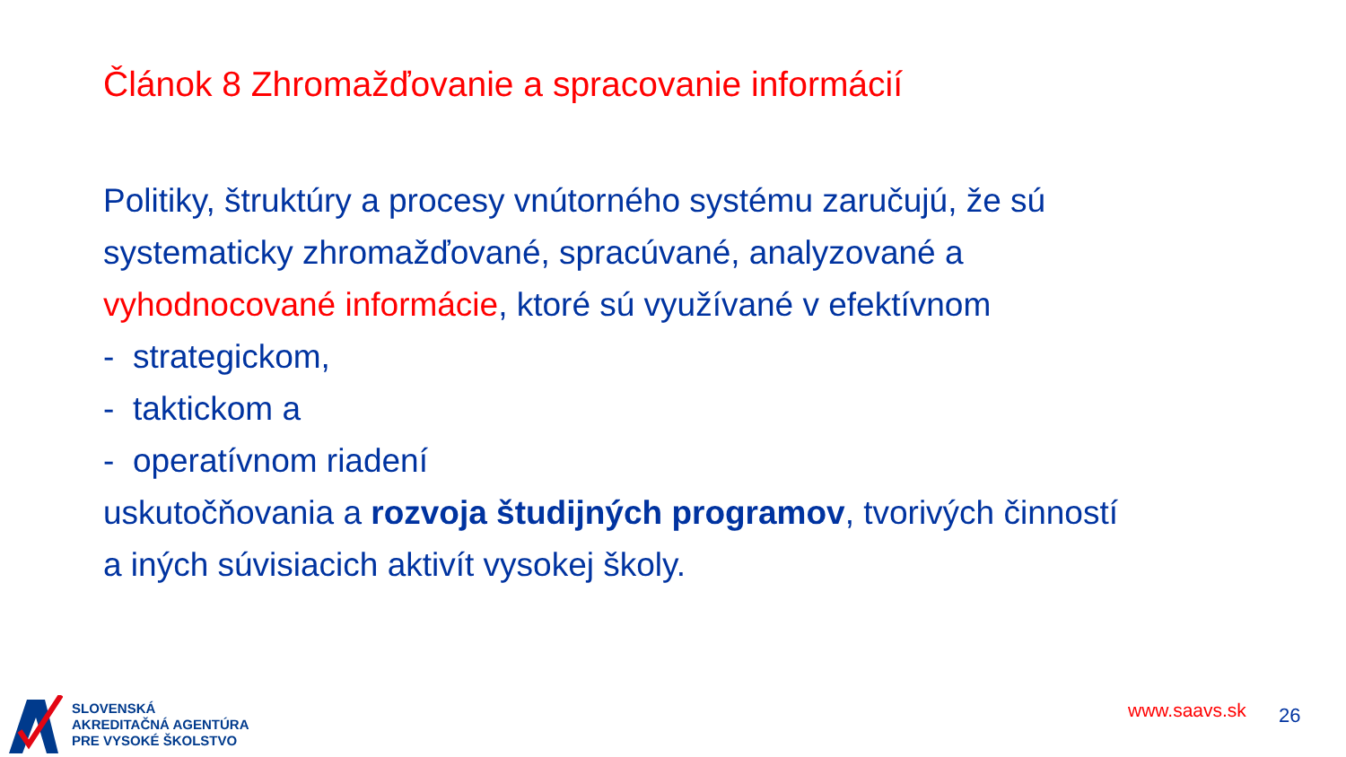Článok 8 Zhromažďovanie a spracovanie informácií
Politiky, štruktúry a procesy vnútorného systému zaručujú, že sú systematicky zhromažďované, spracúvané, analyzované a vyhodnocované informácie, ktoré sú využívané v efektívnom
- strategickom,
- taktickom a
- operatívnom riadení
uskutočňovania a rozvoja študijných programov, tvorivých činností a iných súvisiacich aktivít vysokej školy.
SLOVENSKÁ
AKREDITAČNÁ AGENTÚRA
PRE VYSOKÉ ŠKOLSTVO
www.saavs.sk 26